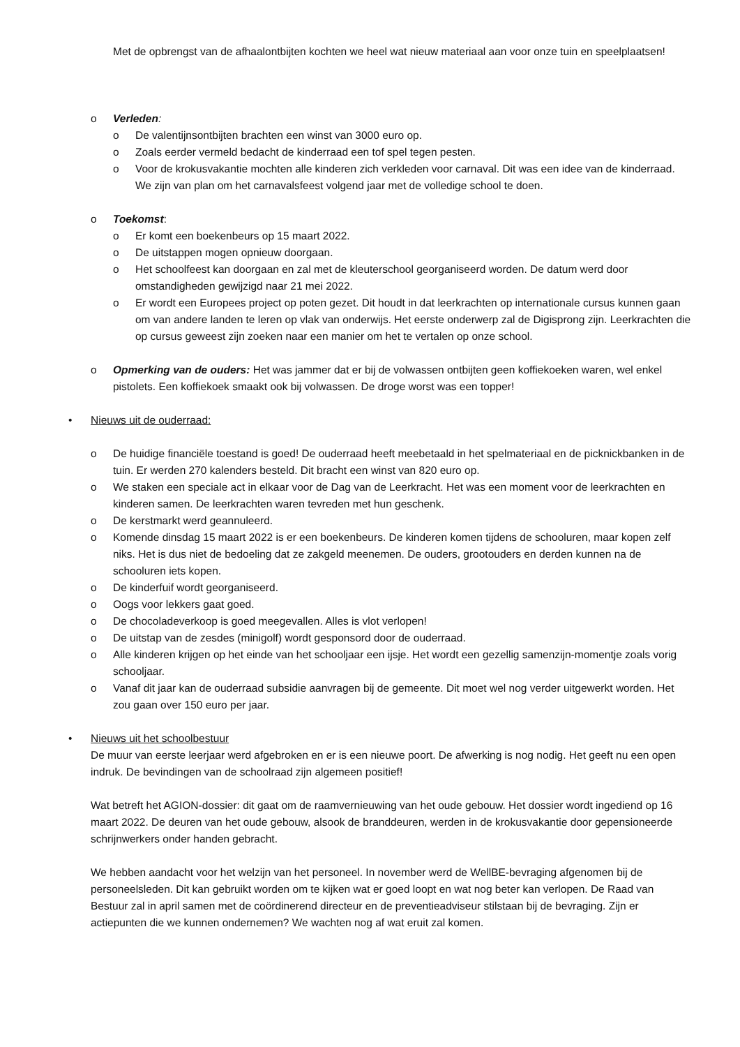Met de opbrengst van de afhaalontbijten kochten we heel wat nieuw materiaal aan voor onze tuin en speelplaatsen!
o Verleden:
o De valentijnsontbijten brachten een winst van 3000 euro op.
o Zoals eerder vermeld bedacht de kinderraad een tof spel tegen pesten.
o Voor de krokusvakantie mochten alle kinderen zich verkleden voor carnaval. Dit was een idee van de kinderraad. We zijn van plan om het carnavalsfeest volgend jaar met de volledige school te doen.
o Toekomst:
o Er komt een boekenbeurs op 15 maart 2022.
o De uitstappen mogen opnieuw doorgaan.
o Het schoolfeest kan doorgaan en zal met de kleuterschool georganiseerd worden. De datum werd door omstandigheden gewijzigd naar 21 mei 2022.
o Er wordt een Europees project op poten gezet. Dit houdt in dat leerkrachten op internationale cursus kunnen gaan om van andere landen te leren op vlak van onderwijs. Het eerste onderwerp zal de Digisprong zijn. Leerkrachten die op cursus geweest zijn zoeken naar een manier om het te vertalen op onze school.
o Opmerking van de ouders: Het was jammer dat er bij de volwassen ontbijten geen koffiekoeken waren, wel enkel pistolets. Een koffiekoek smaakt ook bij volwassen. De droge worst was een topper!
• Nieuws uit de ouderraad:
o De huidige financiële toestand is goed! De ouderraad heeft meebetaald in het spelmateriaal en de picknickbanken in de tuin. Er werden 270 kalenders besteld. Dit bracht een winst van 820 euro op.
o We staken een speciale act in elkaar voor de Dag van de Leerkracht. Het was een moment voor de leerkrachten en kinderen samen. De leerkrachten waren tevreden met hun geschenk.
o De kerstmarkt werd geannuleerd.
o Komende dinsdag 15 maart 2022 is er een boekenbeurs. De kinderen komen tijdens de schooluren, maar kopen zelf niks. Het is dus niet de bedoeling dat ze zakgeld meenemen. De ouders, grootouders en derden kunnen na de schooluren iets kopen.
o De kinderfuif wordt georganiseerd.
o Oogs voor lekkers gaat goed.
o De chocoladeverkoop is goed meegevallen. Alles is vlot verlopen!
o De uitstap van de zesdes (minigolf) wordt gesponsord door de ouderraad.
o Alle kinderen krijgen op het einde van het schooljaar een ijsje. Het wordt een gezellig samenzijn-momentje zoals vorig schooljaar.
o Vanaf dit jaar kan de ouderraad subsidie aanvragen bij de gemeente. Dit moet wel nog verder uitgewerkt worden. Het zou gaan over 150 euro per jaar.
• Nieuws uit het schoolbestuur
De muur van eerste leerjaar werd afgebroken en er is een nieuwe poort. De afwerking is nog nodig. Het geeft nu een open indruk. De bevindingen van de schoolraad zijn algemeen positief!
Wat betreft het AGION-dossier: dit gaat om de raamvernieuwing van het oude gebouw. Het dossier wordt ingediend op 16 maart 2022. De deuren van het oude gebouw, alsook de branddeuren, werden in de krokusvakantie door gepensioneerde schrijnwerkers onder handen gebracht.
We hebben aandacht voor het welzijn van het personeel. In november werd de WellBE-bevraging afgenomen bij de personeelsleden. Dit kan gebruikt worden om te kijken wat er goed loopt en wat nog beter kan verlopen. De Raad van Bestuur zal in april samen met de coördinerend directeur en de preventieadviseur stilstaan bij de bevraging. Zijn er actiepunten die we kunnen ondernemen? We wachten nog af wat eruit zal komen.